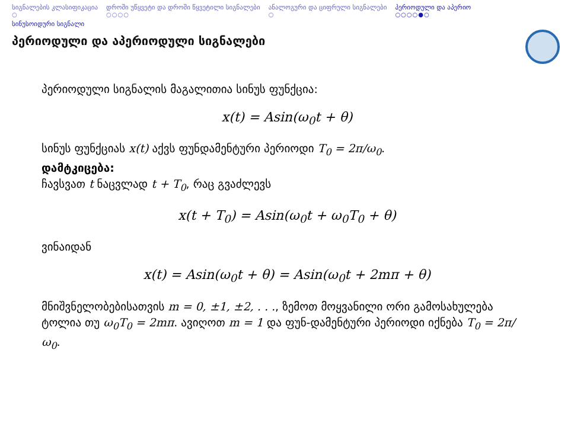სიგნალების კლასიფიკაცია
○
დროში უწყვეტი და დროში წყვეტილი სიგნალები
○○○○
ანალოგური და ციფრული სიგნალები
○
პერიოდული და აპერიო
○○○○●○
სინუსოიდური სიგნალი
პერიოდული და აპერიოდული სიგნალები
პერიოდული სიგნალის მაგალითია სინუს ფუნქცია:
x(t) = Asin(ω<sub>0</sub>t + θ)
სინუს ფუნქციას x(t) აქვს ფუნდამენტური პერიოდი T<sub>0</sub> = 2π/ω<sub>0</sub>.
დამტკიცება:
ჩავსვათ t ნაცვლად t + T<sub>0</sub>, რაც გვაძლევს
x(t + T<sub>0</sub>) = Asin(ω<sub>0</sub>t + ω<sub>0</sub>T<sub>0</sub> + θ)
ვინაიდან
x(t) = Asin(ω<sub>0</sub>t + θ) = Asin(ω<sub>0</sub>t + 2mπ + θ)
მნიშვნელობებისათვის m = 0, ±1, ±2, . . ., ზემოთ მოყვანილი ორი გამოსახულება ტოლია თუ ω<sub>0</sub>T<sub>0</sub> = 2mπ. ავიღოთ m = 1 და ფუნ-დამენტური პერიოდი იქნება T<sub>0</sub> = 2π/ω<sub>0</sub>.